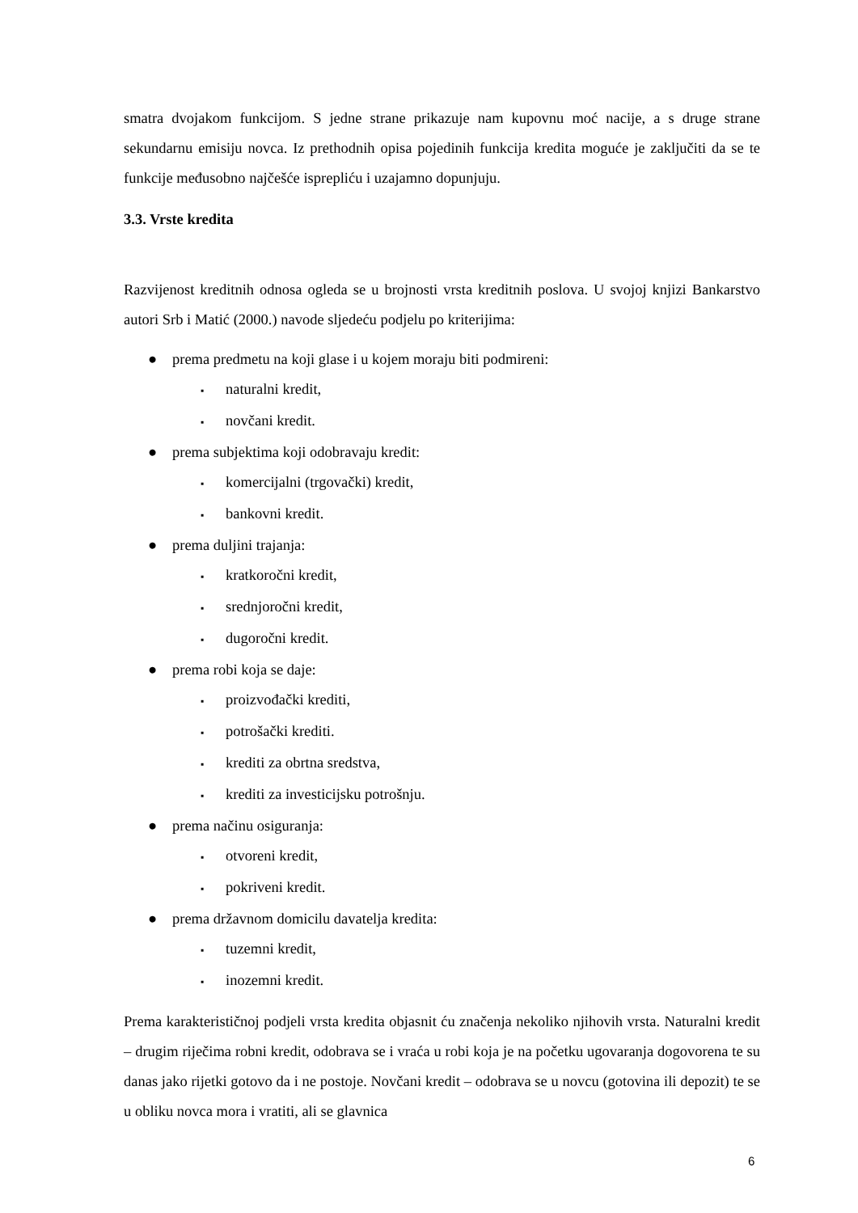smatra dvojakom funkcijom. S jedne strane prikazuje nam kupovnu moć nacije, a s druge strane sekundarnu emisiju novca. Iz prethodnih opisa pojedinih funkcija kredita moguće je zaključiti da se te funkcije međusobno najčešće isprepliću i uzajamno dopunjuju.
3.3. Vrste kredita
Razvijenost kreditnih odnosa ogleda se u brojnosti vrsta kreditnih poslova. U svojoj knjizi Bankarstvo autori Srb i Matić (2000.) navode sljedeću podjelu po kriterijima:
● prema predmetu na koji glase i u kojem moraju biti podmireni:
▪ naturalni kredit,
▪ novčani kredit.
● prema subjektima koji odobravaju kredit:
▪ komercijalni (trgovački) kredit,
▪ bankovni kredit.
● prema duljini trajanja:
▪ kratkoročni kredit,
▪ srednjoročni kredit,
▪ dugoročni kredit.
● prema robi koja se daje:
▪ proizvođački krediti,
▪ potrošački krediti.
▪ krediti za obrtna sredstva,
▪ krediti za investicijsku potrošnju.
● prema načinu osiguranja:
▪ otvoreni kredit,
▪ pokriveni kredit.
● prema državnom domicilu davatelja kredita:
▪ tuzemni kredit,
▪ inozemni kredit.
Prema karakterističnoj podjeli vrsta kredita objasnit ću značenja nekoliko njihovih vrsta. Naturalni kredit – drugim riječima robni kredit, odobrava se i vraća u robi koja je na početku ugovaranja dogovorena te su danas jako rijetki gotovo da i ne postoje. Novčani kredit – odobrava se u novcu (gotovina ili depozit) te se u obliku novca mora i vratiti, ali se glavnica
6